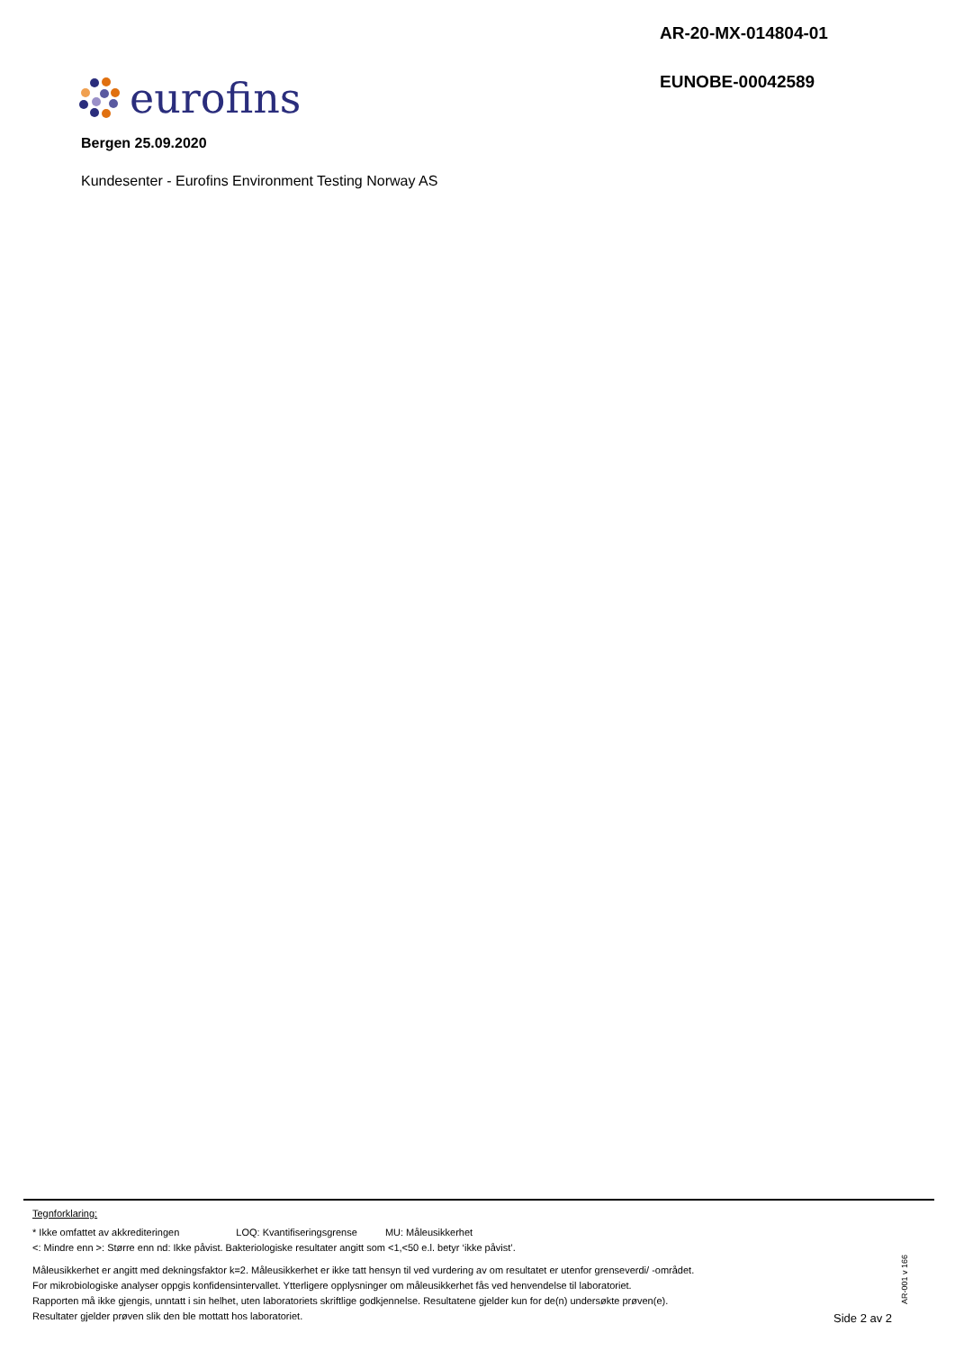AR-20-MX-014804-01
EUNOBE-00042589
eurofins
Bergen 25.09.2020
Kundesenter - Eurofins Environment Testing Norway AS
Tegnforklaring:
* Ikke omfattet av akkrediteringen LOQ: Kvantifiseringsgrense MU: Måleusikkerhet
<: Mindre enn >: Større enn nd: Ikke påvist. Bakteriologiske resultater angitt som <1,<50 e.l. betyr ‘ikke påvist’.
Måleusikkerhet er angitt med dekningsfaktor k=2. Måleusikkerhet er ikke tatt hensyn til ved vurdering av om resultatet er utenfor grenseverdi/ -området.
For mikrobiologiske analyser oppgis konfidensintervallet. Ytterligere opplysninger om måleusikkerhet fås ved henvendelse til laboratoriet.
Rapporten må ikke gjengis, unntatt i sin helhet, uten laboratoriets skriftlige godkjennelse. Resultatene gjelder kun for de(n) undersøkte prøven(e).
Resultater gjelder prøven slik den ble mottatt hos laboratoriet.
AR-001 v 166
Side 2 av 2